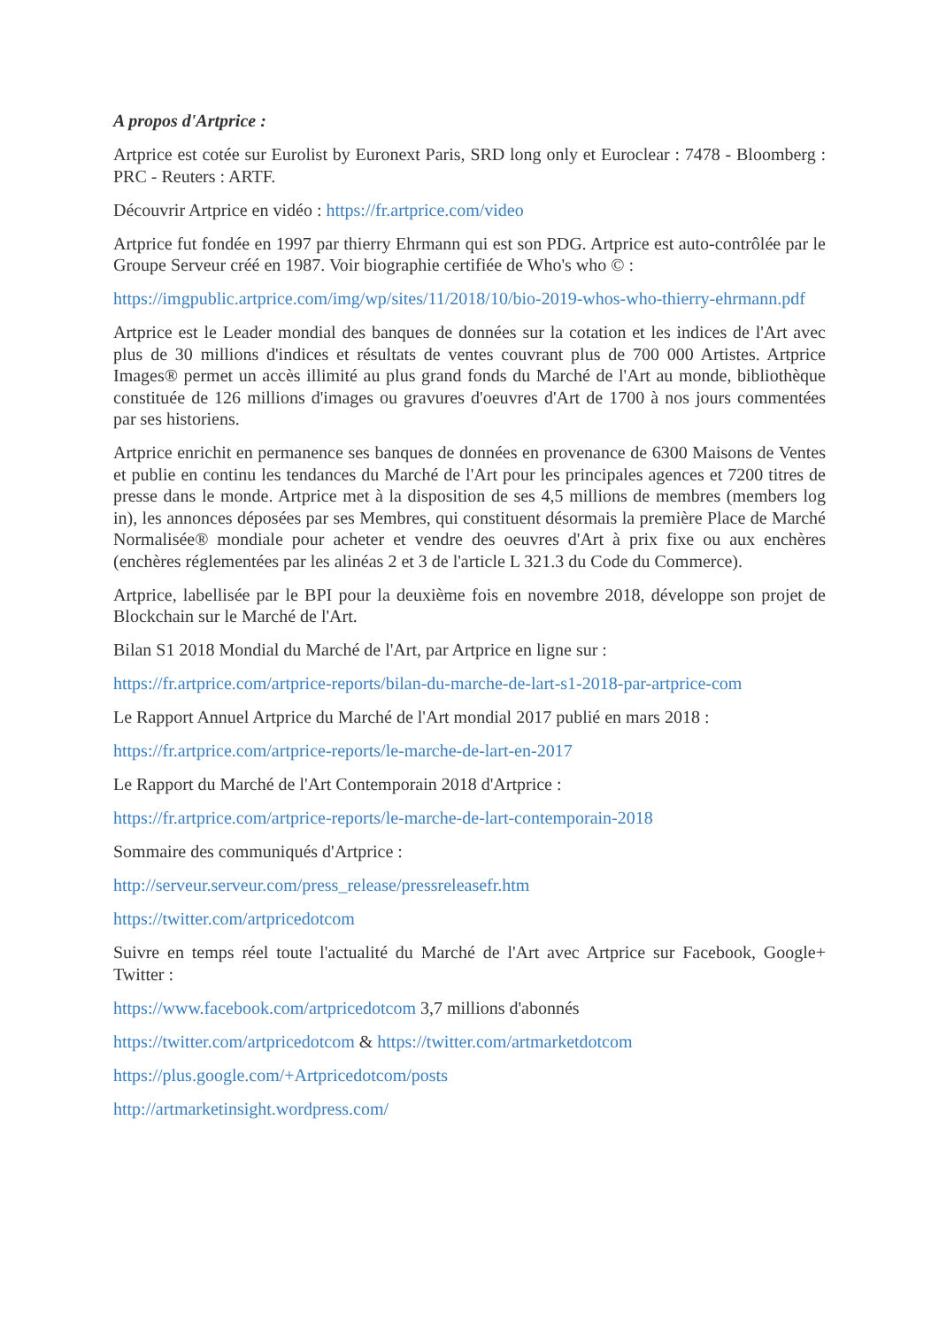A propos d'Artprice :
Artprice est cotée sur Eurolist by Euronext Paris, SRD long only et Euroclear : 7478 - Bloomberg : PRC - Reuters : ARTF.
Découvrir Artprice en vidéo : https://fr.artprice.com/video
Artprice fut fondée en 1997 par thierry Ehrmann qui est son PDG. Artprice est auto-contrôlée par le Groupe Serveur créé en 1987. Voir biographie certifiée de Who's who © :
https://imgpublic.artprice.com/img/wp/sites/11/2018/10/bio-2019-whos-who-thierry-ehrmann.pdf
Artprice est le Leader mondial des banques de données sur la cotation et les indices de l'Art avec plus de 30 millions d'indices et résultats de ventes couvrant plus de 700 000 Artistes. Artprice Images® permet un accès illimité au plus grand fonds du Marché de l'Art au monde, bibliothèque constituée de 126 millions d'images ou gravures d'oeuvres d'Art de 1700 à nos jours commentées par ses historiens.
Artprice enrichit en permanence ses banques de données en provenance de 6300 Maisons de Ventes et publie en continu les tendances du Marché de l'Art pour les principales agences et 7200 titres de presse dans le monde. Artprice met à la disposition de ses 4,5 millions de membres (members log in), les annonces déposées par ses Membres, qui constituent désormais la première Place de Marché Normalisée® mondiale pour acheter et vendre des oeuvres d'Art à prix fixe ou aux enchères (enchères réglementées par les alinéas 2 et 3 de l'article L 321.3 du Code du Commerce).
Artprice, labellisée par le BPI pour la deuxième fois en novembre 2018, développe son projet de Blockchain sur le Marché de l'Art.
Bilan S1 2018 Mondial du Marché de l'Art, par Artprice en ligne sur :
https://fr.artprice.com/artprice-reports/bilan-du-marche-de-lart-s1-2018-par-artprice-com
Le Rapport Annuel Artprice du Marché de l'Art mondial 2017 publié en mars 2018 :
https://fr.artprice.com/artprice-reports/le-marche-de-lart-en-2017
Le Rapport du Marché de l'Art Contemporain 2018 d'Artprice :
https://fr.artprice.com/artprice-reports/le-marche-de-lart-contemporain-2018
Sommaire des communiqués d'Artprice :
http://serveur.serveur.com/press_release/pressreleasefr.htm
https://twitter.com/artpricedotcom
Suivre en temps réel toute l'actualité du Marché de l'Art avec Artprice sur Facebook, Google+ Twitter :
https://www.facebook.com/artpricedotcom 3,7 millions d'abonnés
https://twitter.com/artpricedotcom & https://twitter.com/artmarketdotcom
https://plus.google.com/+Artpricedotcom/posts
http://artmarketinsight.wordpress.com/